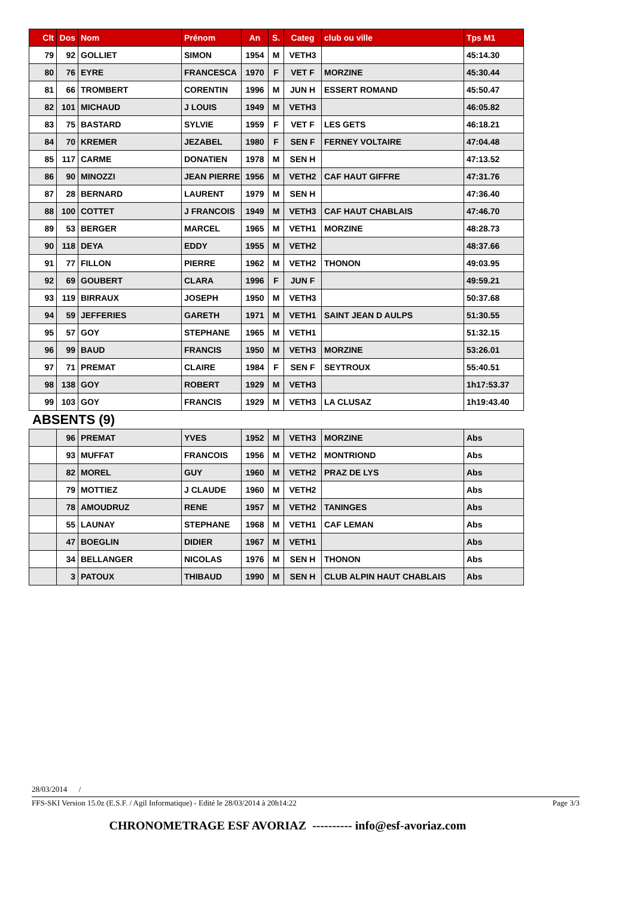| Clt | Dos | Nom | Prénom | An | S. | Categ | club ou ville | Tps M1 |
| --- | --- | --- | --- | --- | --- | --- | --- | --- |
| 79 | 92 | GOLLIET | SIMON | 1954 | M | VETH3 | | 45:14.30 |
| 80 | 76 | EYRE | FRANCESCA | 1970 | F | VET F | MORZINE | 45:30.44 |
| 81 | 66 | TROMBERT | CORENTIN | 1996 | M | JUN H | ESSERT ROMAND | 45:50.47 |
| 82 | 101 | MICHAUD | J LOUIS | 1949 | M | VETH3 | | 46:05.82 |
| 83 | 75 | BASTARD | SYLVIE | 1959 | F | VET F | LES GETS | 46:18.21 |
| 84 | 70 | KREMER | JEZABEL | 1980 | F | SEN F | FERNEY VOLTAIRE | 47:04.48 |
| 85 | 117 | CARME | DONATIEN | 1978 | M | SEN H | | 47:13.52 |
| 86 | 90 | MINOZZI | JEAN PIERRE | 1956 | M | VETH2 | CAF HAUT GIFFRE | 47:31.76 |
| 87 | 28 | BERNARD | LAURENT | 1979 | M | SEN H | | 47:36.40 |
| 88 | 100 | COTTET | J FRANCOIS | 1949 | M | VETH3 | CAF HAUT CHABLAIS | 47:46.70 |
| 89 | 53 | BERGER | MARCEL | 1965 | M | VETH1 | MORZINE | 48:28.73 |
| 90 | 118 | DEYA | EDDY | 1955 | M | VETH2 | | 48:37.66 |
| 91 | 77 | FILLON | PIERRE | 1962 | M | VETH2 | THONON | 49:03.95 |
| 92 | 69 | GOUBERT | CLARA | 1996 | F | JUN F | | 49:59.21 |
| 93 | 119 | BIRRAUX | JOSEPH | 1950 | M | VETH3 | | 50:37.68 |
| 94 | 59 | JEFFERIES | GARETH | 1971 | M | VETH1 | SAINT JEAN D AULPS | 51:30.55 |
| 95 | 57 | GOY | STEPHANE | 1965 | M | VETH1 | | 51:32.15 |
| 96 | 99 | BAUD | FRANCIS | 1950 | M | VETH3 | MORZINE | 53:26.01 |
| 97 | 71 | PREMAT | CLAIRE | 1984 | F | SEN F | SEYTROUX | 55:40.51 |
| 98 | 138 | GOY | ROBERT | 1929 | M | VETH3 | | 1h17:53.37 |
| 99 | 103 | GOY | FRANCIS | 1929 | M | VETH3 | LA CLUSAZ | 1h19:43.40 |
ABSENTS (9)
| | 96 | PREMAT | YVES | 1952 | M | VETH3 | MORZINE | Abs |
| | 93 | MUFFAT | FRANCOIS | 1956 | M | VETH2 | MONTRIOND | Abs |
| | 82 | MOREL | GUY | 1960 | M | VETH2 | PRAZ DE LYS | Abs |
| | 79 | MOTTIEZ | J CLAUDE | 1960 | M | VETH2 | | Abs |
| | 78 | AMOUDRUZ | RENE | 1957 | M | VETH2 | TANINGES | Abs |
| | 55 | LAUNAY | STEPHANE | 1968 | M | VETH1 | CAF LEMAN | Abs |
| | 47 | BOEGLIN | DIDIER | 1967 | M | VETH1 | | Abs |
| | 34 | BELLANGER | NICOLAS | 1976 | M | SEN H | THONON | Abs |
| | 3 | PATOUX | THIBAUD | 1990 | M | SEN H | CLUB ALPIN HAUT CHABLAIS | Abs |
28/03/2014 /
FFS-SKI Version 15.0z (E.S.F. / Agil Informatique) - Edité le 28/03/2014 à 20h14:22 Page 3/3
CHRONOMETRAGE ESF AVORIAZ ---------- info@esf-avoriaz.com